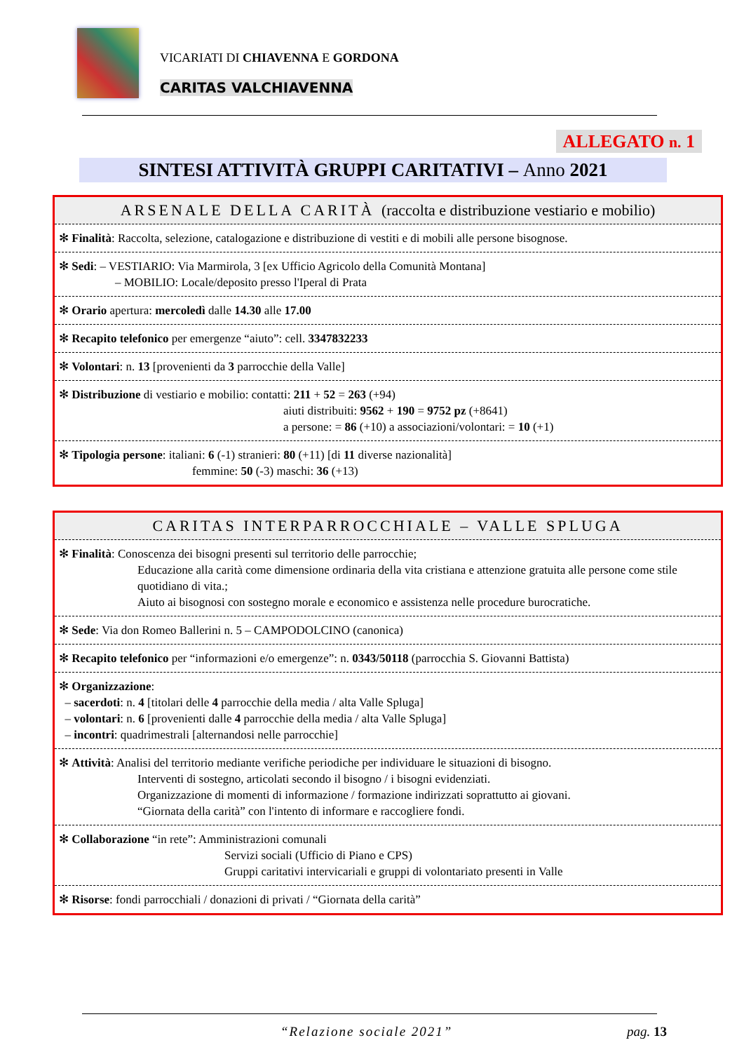VICARIATI DI CHIAVENNA E GORDONA
CARITAS VALCHIAVENNA
ALLEGATO n. 1
SINTESI ATTIVITÀ GRUPPI CARITATIVI – Anno 2021
ARSENALE DELLA CARITÀ (raccolta e distribuzione vestiario e mobilio)
✻ Finalità: Raccolta, selezione, catalogazione e distribuzione di vestiti e di mobili alle persone bisognose.
✻ Sedi: – VESTIARIO: Via Marmirola, 3 [ex Ufficio Agricolo della Comunità Montana]
– MOBILIO: Locale/deposito presso l'Iperal di Prata
✻ Orario apertura: mercoledì dalle 14.30 alle 17.00
✻ Recapito telefonico per emergenze “aiuto”: cell. 3347832233
✻ Volontari: n. 13 [provenienti da 3 parrocchie della Valle]
✻ Distribuzione di vestiario e mobilio: contatti: 211 + 52 = 263 (+94)
aiuti distribuiti: 9562 + 190 = 9752 pz (+8641)
a persone: = 86 (+10) a associazioni/volontari: = 10 (+1)
✻ Tipologia persone: italiani: 6 (-1) stranieri: 80 (+11) [di 11 diverse nazionalità]
femmine: 50 (-3) maschi: 36 (+13)
CARITAS INTERPARROCCHIALE – VALLE SPLUGA
✻ Finalità: Conoscenza dei bisogni presenti sul territorio delle parrocchie;
Educazione alla carità come dimensione ordinaria della vita cristiana e attenzione gratuita alle persone come stile quotidiano di vita.;
Aiuto ai bisognosi con sostegno morale e economico e assistenza nelle procedure burocratiche.
✻ Sede: Via don Romeo Ballerini n. 5 – CAMPODOLCINO (canonica)
✻ Recapito telefonico per “informazioni e/o emergenze”: n. 0343/50118 (parrocchia S. Giovanni Battista)
✻ Organizzazione:
– sacerdoti: n. 4 [titolari delle 4 parrocchie della media / alta Valle Spluga]
– volontari: n. 6 [provenienti dalle 4 parrocchie della media / alta Valle Spluga]
– incontri: quadrimestrali [alternandosi nelle parrocchie]
✻ Attività: Analisi del territorio mediante verifiche periodiche per individuare le situazioni di bisogno.
Interventi di sostegno, articolati secondo il bisogno / i bisogni evidenziati.
Organizzazione di momenti di informazione / formazione indirizzati soprattutto ai giovani.
“Giornata della carità” con l'intento di informare e raccogliere fondi.
✻ Collaborazione “in rete”: Amministrazioni comunali
Servizi sociali (Ufficio di Piano e CPS)
Gruppi caritativi intervicariali e gruppi di volontariato presenti in Valle
✻ Risorse: fondi parrocchiali / donazioni di privati / “Giornata della carità”
“Relazione sociale 2021” pag. 13